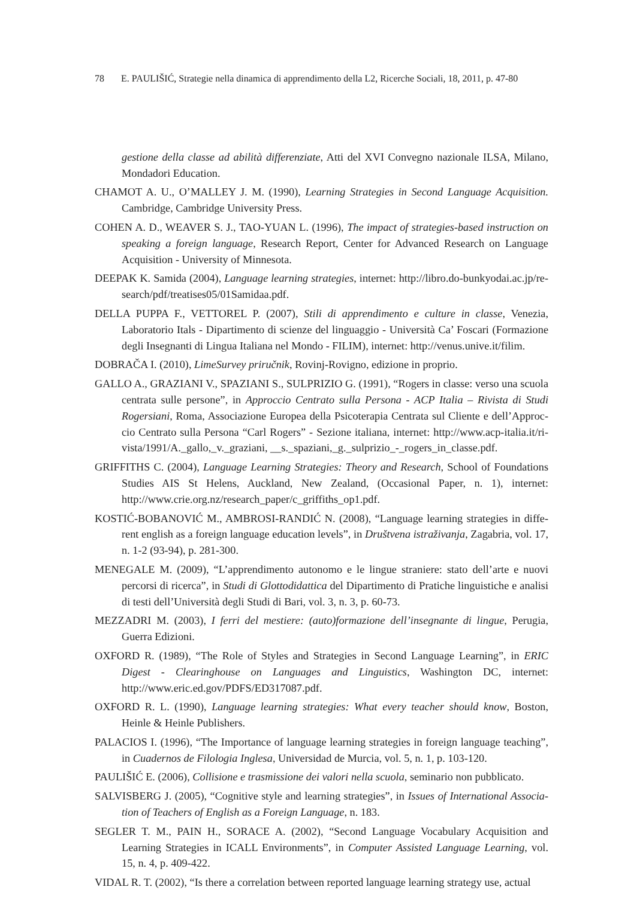78 E. PAULIŠIĆ, Strategie nella dinamica di apprendimento della L2, Ricerche Sociali, 18, 2011, p. 47-80
gestione della classe ad abilità differenziate, Atti del XVI Convegno nazionale ILSA, Milano, Mondadori Education.
CHAMOT A. U., O’MALLEY J. M. (1990), Learning Strategies in Second Language Acquisition. Cambridge, Cambridge University Press.
COHEN A. D., WEAVER S. J., TAO-YUAN L. (1996), The impact of strategies-based instruction on speaking a foreign language, Research Report, Center for Advanced Research on Language Acquisition - University of Minnesota.
DEEPAK K. Samida (2004), Language learning strategies, internet: http://libro.do-bunkyodai.ac.jp/re-search/pdf/treatises05/01Samidaa.pdf.
DELLA PUPPA F., VETTOREL P. (2007), Stili di apprendimento e culture in classe, Venezia, Laboratorio Itals - Dipartimento di scienze del linguaggio - Università Ca’ Foscari (Formazione degli Insegnanti di Lingua Italiana nel Mondo - FILIM), internet: http://venus.unive.it/filim.
DOBRAČA I. (2010), LimeSurvey priručnik, Rovinj-Rovigno, edizione in proprio.
GALLO A., GRAZIANI V., SPAZIANI S., SULPRIZIO G. (1991), “Rogers in classe: verso una scuola centrata sulle persone”, in Approccio Centrato sulla Persona - ACP Italia – Rivista di Studi Rogersiani, Roma, Associazione Europea della Psicoterapia Centrata sul Cliente e dell’Approc-cio Centrato sulla Persona “Carl Rogers” - Sezione italiana, internet: http://www.acp-italia.it/ri-vista/1991/A._gallo,_v._graziani, __s._spaziani,_g._sulprizio_-_rogers_in_classe.pdf.
GRIFFITHS C. (2004), Language Learning Strategies: Theory and Research, School of Foundations Studies AIS St Helens, Auckland, New Zealand, (Occasional Paper, n. 1), internet: http://www.crie.org.nz/research_paper/c_griffiths_op1.pdf.
KOSTIĆ-BOBANOVIĆ M., AMBROSI-RANDIĆ N. (2008), “Language learning strategies in diffe-rent english as a foreign language education levels”, in Društvena istraživanja, Zagabria, vol. 17, n. 1-2 (93-94), p. 281-300.
MENEGALE M. (2009), “L’apprendimento autonomo e le lingue straniere: stato dell’arte e nuovi percorsi di ricerca”, in Studi di Glottodidattica del Dipartimento di Pratiche linguistiche e analisi di testi dell’Università degli Studi di Bari, vol. 3, n. 3, p. 60-73.
MEZZADRI M. (2003), I ferri del mestiere: (auto)formazione dell’insegnante di lingue, Perugia, Guerra Edizioni.
OXFORD R. (1989), “The Role of Styles and Strategies in Second Language Learning”, in ERIC Digest - Clearinghouse on Languages and Linguistics, Washington DC, internet: http://www.eric.ed.gov/PDFS/ED317087.pdf.
OXFORD R. L. (1990), Language learning strategies: What every teacher should know, Boston, Heinle & Heinle Publishers.
PALACIOS I. (1996), “The Importance of language learning strategies in foreign language teaching”, in Cuadernos de Filologia Inglesa, Universidad de Murcia, vol. 5, n. 1, p. 103-120.
PAULIŠIĆ E. (2006), Collisione e trasmissione dei valori nella scuola, seminario non pubblicato.
SALVISBERG J. (2005), “Cognitive style and learning strategies”, in Issues of International Associa-tion of Teachers of English as a Foreign Language, n. 183.
SEGLER T. M., PAIN H., SORACE A. (2002), “Second Language Vocabulary Acquisition and Learning Strategies in ICALL Environments”, in Computer Assisted Language Learning, vol. 15, n. 4, p. 409-422.
VIDAL R. T. (2002), “Is there a correlation between reported language learning strategy use, actual